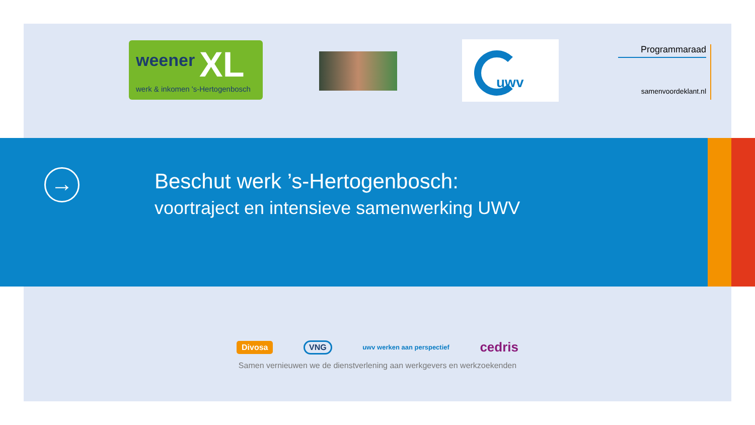weener XL
werk & inkomen 's-Hertogenbosch
uwv
Programmaraad
samenvoordeklant.nl
→
Beschut werk ’s-Hertogenbosch:
voortraject en intensieve samenwerking UWV
Divosa VNG uwv werken aan perspectief cedris
Samen vernieuwen we de dienstverlening aan werkgevers en werkzoekenden